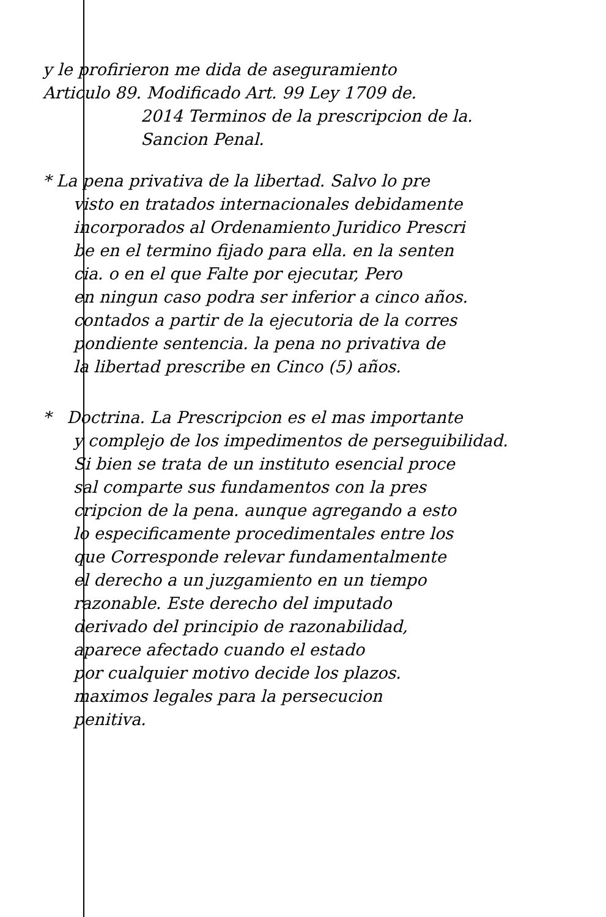y le profirieron me dida de aseguramiento
Articulo 89. Modificado Art. 99 Ley 1709 de.
2014 Terminos de la prescripcion de la.
Sancion Penal.
* La pena privativa de la libertad. Salvo lo pre
visto en tratados internacionales debidamente
incorporados al Ordenamiento Juridico Prescri
be en el termino fijado para ella. en la senten
cia. o en el que Falte por ejecutar, Pero
en ningun caso podra ser inferior a cinco años.
contados a partir de la ejecutoria de la corres
pondiente sentencia. la pena no privativa de
la libertad prescribe en Cinco (5) años.
* Doctrina. La Prescripcion es el mas importante
y complejo de los impedimentos de perseguibilidad.
Si bien se trata de un instituto esencial proce
sal comparte sus fundamentos con la pres
cripcion de la pena. aunque agregando a esto
lo especificamente procedimentales entre los
que Corresponde relevar fundamentalmente
el derecho a un juzgamiento en un tiempo
razonable. Este derecho del imputado
derivado del principio de razonabilidad,
aparece afectado cuando el estado
por cualquier motivo decide los plazos.
maximos legales para la persecucion
penitiva.